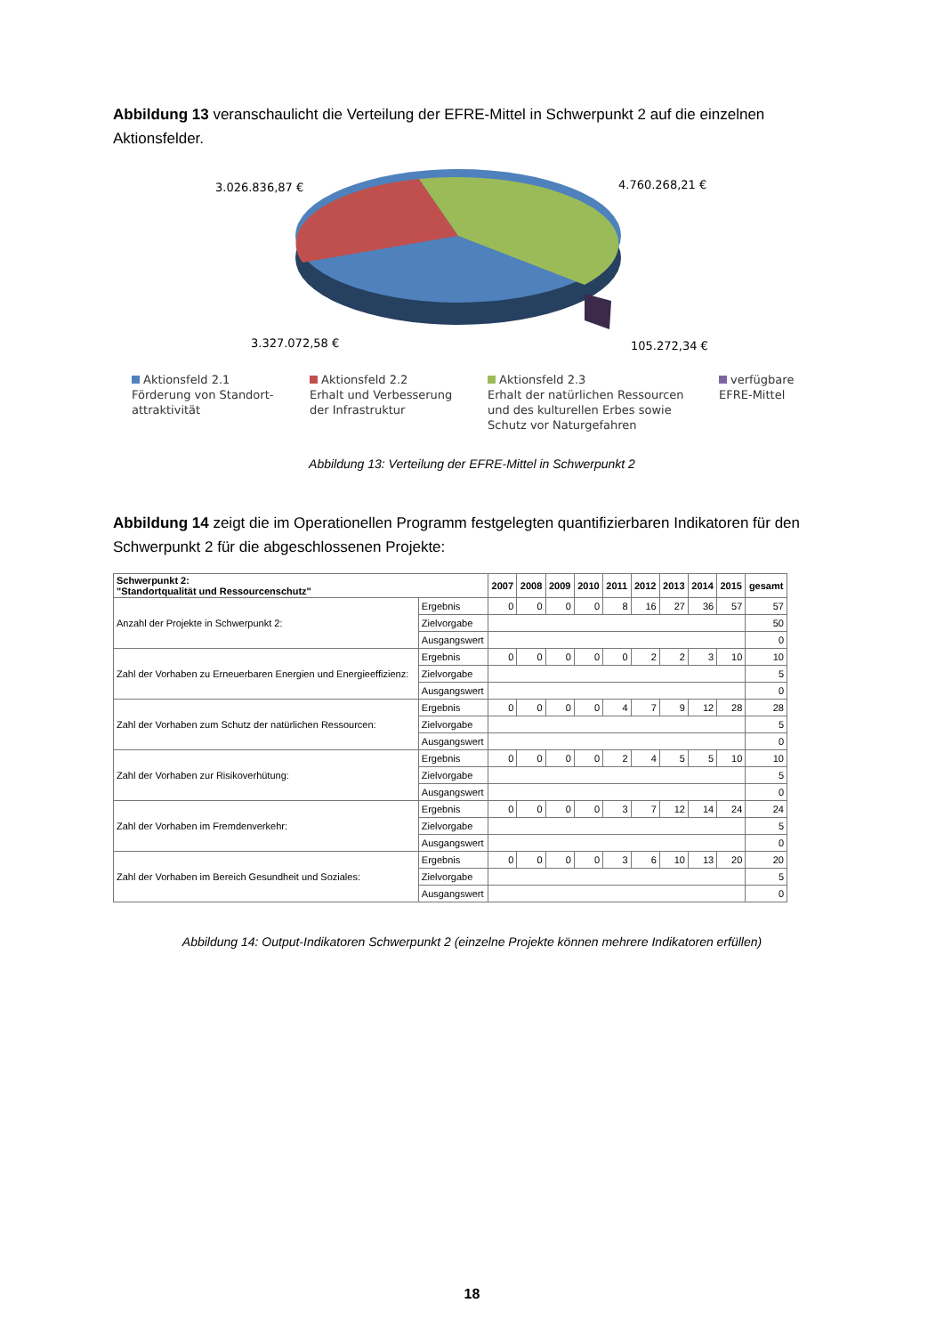Abbildung 13 veranschaulicht die Verteilung der EFRE-Mittel in Schwerpunkt 2 auf die einzelnen Aktionsfelder.
3.026.836,87 €
4.760.268,21 €
3.327.072,58 €
105.272,34 €
Aktionsfeld 2.1
Förderung von Standort-
attraktivität
Aktionsfeld 2.2
Erhalt und Verbesserung
der Infrastruktur
Aktionsfeld 2.3
Erhalt der natürlichen Ressourcen
und des kulturellen Erbes sowie
Schutz vor Naturgefahren
verfügbare
EFRE-Mittel
Abbildung 13: Verteilung der EFRE-Mittel in Schwerpunkt 2
Abbildung 14 zeigt die im Operationellen Programm festgelegten quantifizierbaren Indikatoren für den Schwerpunkt 2 für die abgeschlossenen Projekte:
| Schwerpunkt 2: "Standortqualität und Ressourcenschutz" | | 2007 | 2008 | 2009 | 2010 | 2011 | 2012 | 2013 | 2014 | 2015 | gesamt |
| --- | --- | --- | --- | --- | --- | --- | --- | --- | --- | --- | --- |
| Anzahl der Projekte in Schwerpunkt 2: | Ergebnis | 0 | 0 | 0 | 0 | 8 | 16 | 27 | 36 | 57 | 57 |
| | Zielvorgabe | | | | | | | | | | 50 |
| | Ausgangswert | | | | | | | | | | 0 |
| Zahl der Vorhaben zu Erneuerbaren Energien und Energieeffizienz: | Ergebnis | 0 | 0 | 0 | 0 | 0 | 2 | 2 | 3 | 10 | 10 |
| | Zielvorgabe | | | | | | | | | | 5 |
| | Ausgangswert | | | | | | | | | | 0 |
| Zahl der Vorhaben zum Schutz der natürlichen Ressourcen: | Ergebnis | 0 | 0 | 0 | 0 | 4 | 7 | 9 | 12 | 28 | 28 |
| | Zielvorgabe | | | | | | | | | | 5 |
| | Ausgangswert | | | | | | | | | | 0 |
| Zahl der Vorhaben zur Risikoverhütung: | Ergebnis | 0 | 0 | 0 | 0 | 2 | 4 | 5 | 5 | 10 | 10 |
| | Zielvorgabe | | | | | | | | | | 5 |
| | Ausgangswert | | | | | | | | | | 0 |
| Zahl der Vorhaben im Fremdenverkehr: | Ergebnis | 0 | 0 | 0 | 0 | 3 | 7 | 12 | 14 | 24 | 24 |
| | Zielvorgabe | | | | | | | | | | 5 |
| | Ausgangswert | | | | | | | | | | 0 |
| Zahl der Vorhaben im Bereich Gesundheit und Soziales: | Ergebnis | 0 | 0 | 0 | 0 | 3 | 6 | 10 | 13 | 20 | 20 |
| | Zielvorgabe | | | | | | | | | | 5 |
| | Ausgangswert | | | | | | | | | | 0 |
Abbildung 14: Output-Indikatoren Schwerpunkt 2 (einzelne Projekte können mehrere Indikatoren erfüllen)
18